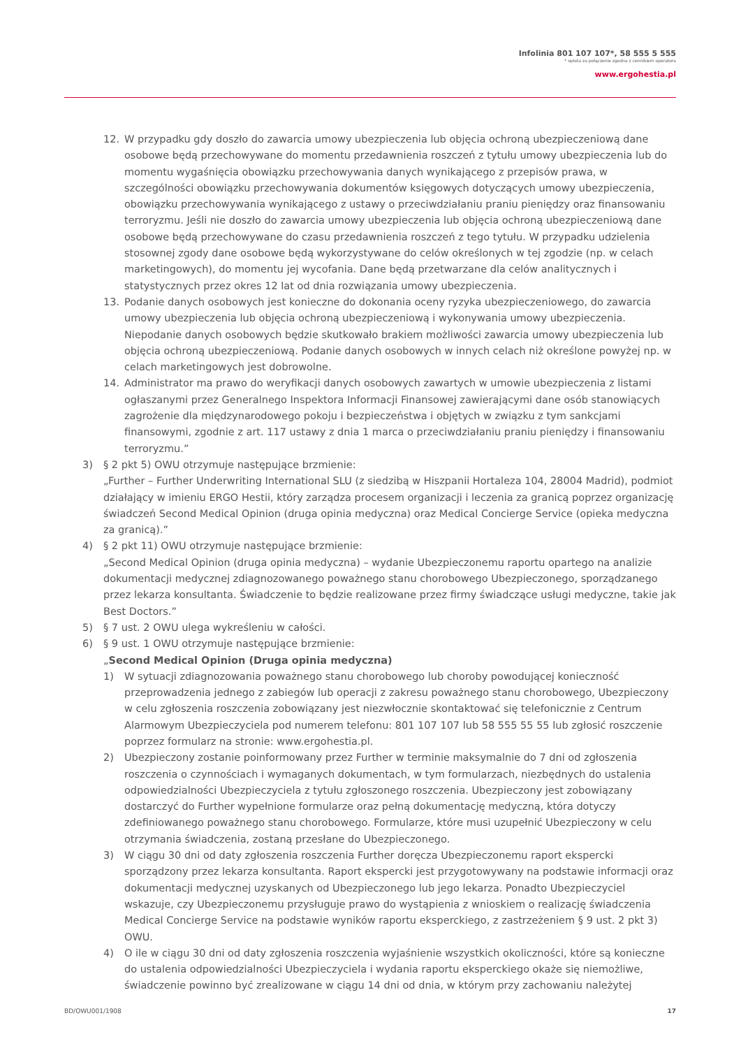Infolinia 801 107 107*, 58 555 5 555
* opłata za połączenie zgodna z cennikiem operatora
www.ergohestia.pl
12. W przypadku gdy doszło do zawarcia umowy ubezpieczenia lub objęcia ochroną ubezpieczeniową dane osobowe będą przechowywane do momentu przedawnienia roszczeń z tytułu umowy ubezpieczenia lub do momentu wygaśnięcia obowiązku przechowywania danych wynikającego z przepisów prawa, w szczególności obowiązku przechowywania dokumentów księgowych dotyczących umowy ubezpieczenia, obowiązku przechowywania wynikającego z ustawy o przeciwdziałaniu praniu pieniędzy oraz finansowaniu terroryzmu. Jeśli nie doszło do zawarcia umowy ubezpieczenia lub objęcia ochroną ubezpieczeniową dane osobowe będą przechowywane do czasu przedawnienia roszczeń z tego tytułu. W przypadku udzielenia stosownej zgody dane osobowe będą wykorzystywane do celów określonych w tej zgodzie (np. w celach marketingowych), do momentu jej wycofania. Dane będą przetwarzane dla celów analitycznych i statystycznych przez okres 12 lat od dnia rozwiązania umowy ubezpieczenia.
13. Podanie danych osobowych jest konieczne do dokonania oceny ryzyka ubezpieczeniowego, do zawarcia umowy ubezpieczenia lub objęcia ochroną ubezpieczeniową i wykonywania umowy ubezpieczenia. Niepodanie danych osobowych będzie skutkowało brakiem możliwości zawarcia umowy ubezpieczenia lub objęcia ochroną ubezpieczeniową. Podanie danych osobowych w innych celach niż określone powyżej np. w celach marketingowych jest dobrowolne.
14. Administrator ma prawo do weryfikacji danych osobowych zawartych w umowie ubezpieczenia z listami ogłaszanymi przez Generalnego Inspektora Informacji Finansowej zawierającymi dane osób stanowiących zagrożenie dla międzynarodowego pokoju i bezpieczeństwa i objętych w związku z tym sankcjami finansowymi, zgodnie z art. 117 ustawy z dnia 1 marca o przeciwdziałaniu praniu pieniędzy i finansowaniu terroryzmu.”
3) § 2 pkt 5) OWU otrzymuje następujące brzmienie:
„Further – Further Underwriting International SLU (z siedzibą w Hiszpanii Hortaleza 104, 28004 Madrid), podmiot działający w imieniu ERGO Hestii, który zarządza procesem organizacji i leczenia za granicą poprzez organizację świadczeń Second Medical Opinion (druga opinia medyczna) oraz Medical Concierge Service (opieka medyczna za granicą).”
4) § 2 pkt 11) OWU otrzymuje następujące brzmienie:
„Second Medical Opinion (druga opinia medyczna) – wydanie Ubezpieczonemu raportu opartego na analizie dokumentacji medycznej zdiagnozowanego poważnego stanu chorobowego Ubezpieczonego, sporządzanego przez lekarza konsultanta. Świadczenie to będzie realizowane przez firmy świadczące usługi medyczne, takie jak Best Doctors.”
5) § 7 ust. 2 OWU ulega wykreśleniu w całości.
6) § 9 ust. 1 OWU otrzymuje następujące brzmienie:
„Second Medical Opinion (Druga opinia medyczna)
1) W sytuacji zdiagnozowania poważnego stanu chorobowego lub choroby powodującej konieczność przeprowadzenia jednego z zabiegów lub operacji z zakresu poważnego stanu chorobowego, Ubezpieczony w celu zgłoszenia roszczenia zobowiązany jest niezwłocznie skontaktować się telefonicznie z Centrum Alarmowym Ubezpieczyciela pod numerem telefonu: 801 107 107 lub 58 555 55 55 lub zgłosić roszczenie poprzez formularz na stronie: www.ergohestia.pl.
2) Ubezpieczony zostanie poinformowany przez Further w terminie maksymalnie do 7 dni od zgłoszenia roszczenia o czynnościach i wymaganych dokumentach, w tym formularzach, niezbędnych do ustalenia odpowiedzialności Ubezpieczyciela z tytułu zgłoszonego roszczenia. Ubezpieczony jest zobowiązany dostarczyć do Further wypełnione formularze oraz pełną dokumentację medyczną, która dotyczy zdefiniowanego poważnego stanu chorobowego. Formularze, które musi uzupełnić Ubezpieczony w celu otrzymania świadczenia, zostaną przesłane do Ubezpieczonego.
3) W ciągu 30 dni od daty zgłoszenia roszczenia Further doręcza Ubezpieczonemu raport ekspercki sporządzony przez lekarza konsultanta. Raport ekspercki jest przygotowywany na podstawie informacji oraz dokumentacji medycznej uzyskanych od Ubezpieczonego lub jego lekarza. Ponadto Ubezpieczyciel wskazuje, czy Ubezpieczonemu przysługuje prawo do wystąpienia z wnioskiem o realizację świadczenia Medical Concierge Service na podstawie wyników raportu eksperckiego, z zastrzeżeniem § 9 ust. 2 pkt 3) OWU.
4) O ile w ciągu 30 dni od daty zgłoszenia roszczenia wyjaśnienie wszystkich okoliczności, które są konieczne do ustalenia odpowiedzialności Ubezpieczyciela i wydania raportu eksperckiego okaże się niemożliwe, świadczenie powinno być zrealizowane w ciągu 14 dni od dnia, w którym przy zachowaniu należytej
BD/OWU001/1908 17